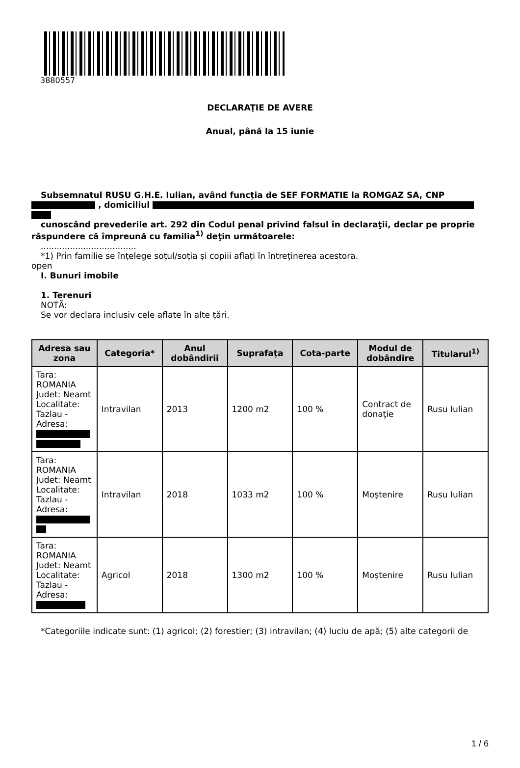3880557
DECLARAŢIE DE AVERE
Anual, până la 15 iunie
Subsemnatul RUSU G.H.E. Iulian, având funcţia de SEF FORMATIE la ROMGAZ SA, CNP
, domiciliul
cunoscând prevederile art. 292 din Codul penal privind falsul în declaraţii, declar pe proprie răspundere că împreună cu familia<sup>1)</sup> deţin următoarele:
....................................
*1) Prin familie se înţelege soţul/soţia şi copiii aflaţi în întreţinerea acestora.
open
I. Bunuri imobile
1. Terenuri
NOTĂ:
Se vor declara inclusiv cele aflate în alte ţări.
| Adresa sau zona | Categoria* | Anul dobândirii | Suprafaţa | Cota-parte | Modul de dobândire | Titularul<sup>1)</sup> |
| --- | --- | --- | --- | --- | --- | --- |
| Tara: ROMANIA Judet: Neamt Localitate: Tazlau - Adresa: | Intravilan | 2013 | 1200 m2 | 100 % | Contract de donaţie | Rusu Iulian |
| Tara: ROMANIA Judet: Neamt Localitate: Tazlau - Adresa: | Intravilan | 2018 | 1033 m2 | 100 % | Moştenire | Rusu Iulian |
| Tara: ROMANIA Judet: Neamt Localitate: Tazlau - Adresa: | Agricol | 2018 | 1300 m2 | 100 % | Moştenire | Rusu Iulian |
*Categoriile indicate sunt: (1) agricol; (2) forestier; (3) intravilan; (4) luciu de apă; (5) alte categorii de
1 / 6